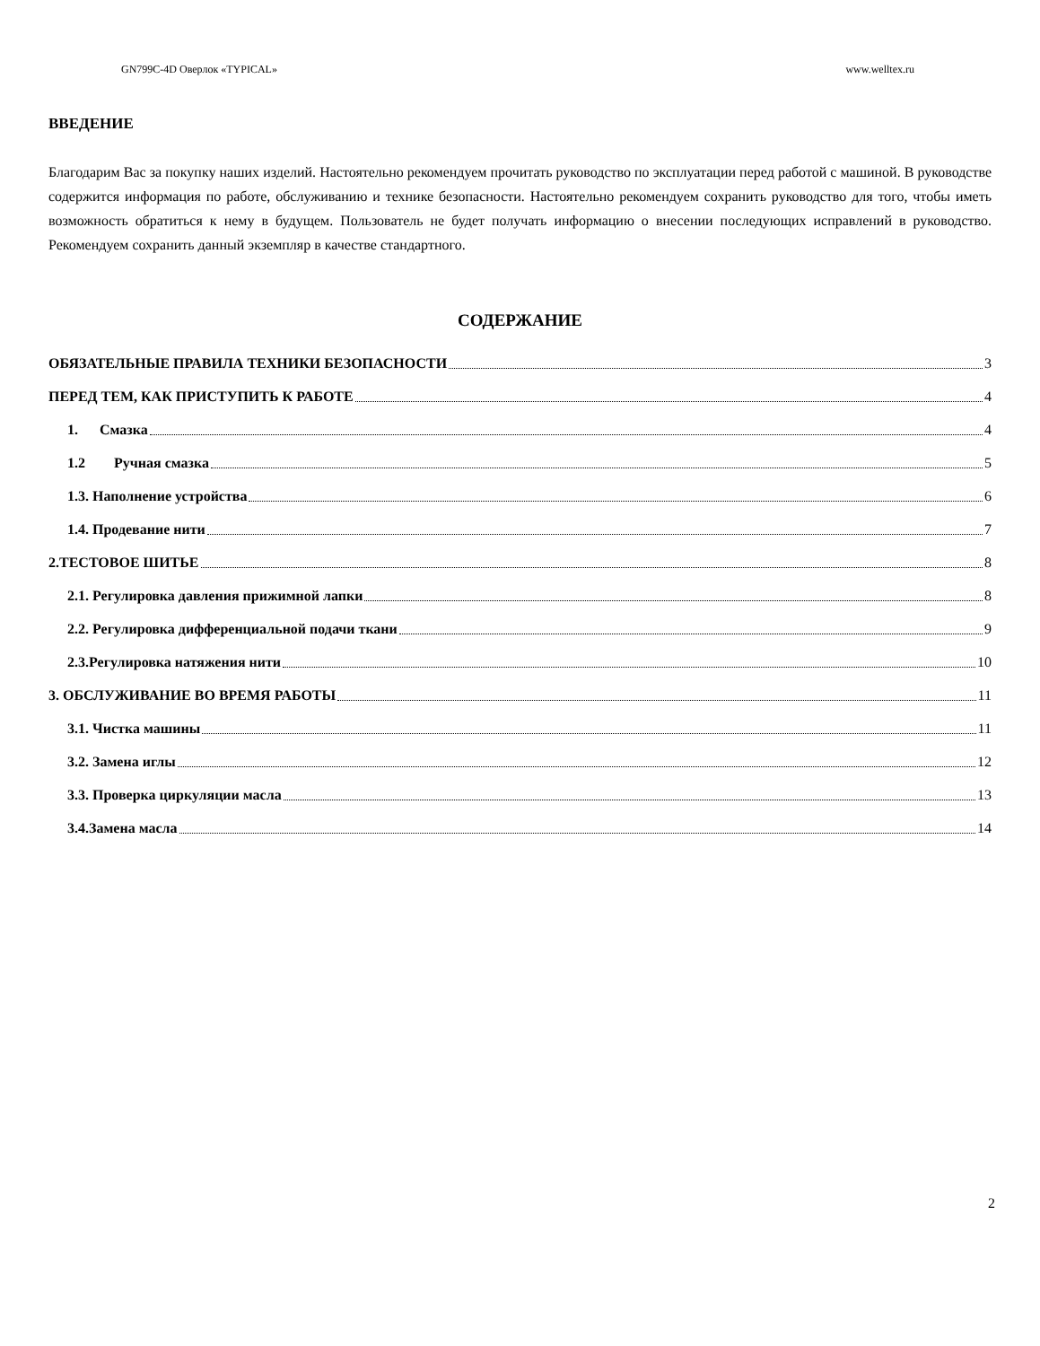GN799C-4D Оверлок «TYPICAL» www.welltex.ru
ВВЕДЕНИЕ
Благодарим Вас за покупку наших изделий. Настоятельно рекомендуем прочитать руководство по эксплуатации перед работой с машиной. В руководстве содержится информация по работе, обслуживанию и технике безопасности. Настоятельно рекомендуем сохранить руководство для того, чтобы иметь возможность обратиться к нему в будущем. Пользователь не будет получать информацию о внесении последующих исправлений в руководство. Рекомендуем сохранить данный экземпляр в качестве стандартного.
СОДЕРЖАНИЕ
ОБЯЗАТЕЛЬНЫЕ ПРАВИЛА ТЕХНИКИ БЕЗОПАСНОСТИ 3
ПЕРЕД ТЕМ, КАК ПРИСТУПИТЬ К РАБОТЕ 4
1. Смазка 4
1.2 Ручная смазка 5
1.3. Наполнение устройства 6
1.4. Продевание нити 7
2.ТЕСТОВОЕ ШИТЬЕ 8
2.1. Регулировка давления прижимной лапки 8
2.2. Регулировка дифференциальной подачи ткани 9
2.3.Регулировка натяжения нити 10
3. ОБСЛУЖИВАНИЕ ВО ВРЕМЯ РАБОТЫ 11
3.1. Чистка машины 11
3.2. Замена иглы 12
3.3. Проверка циркуляции масла 13
3.4.Замена масла 14
2